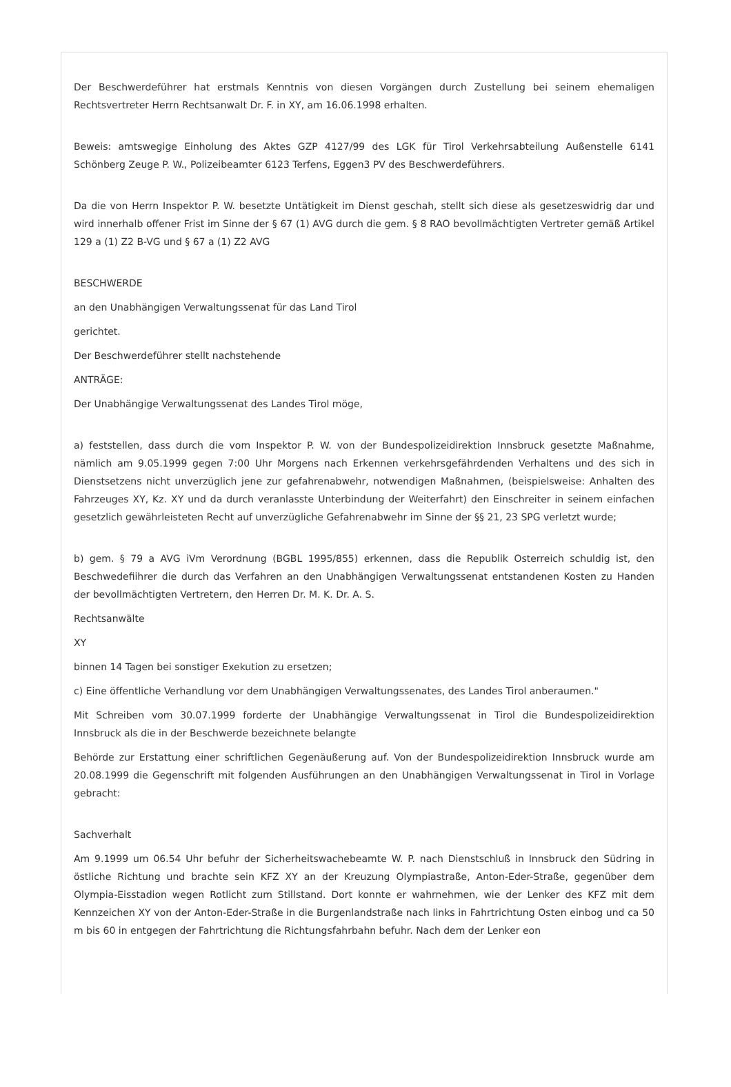Der Beschwerdeführer hat erstmals Kenntnis von diesen Vorgängen durch Zustellung bei seinem ehemaligen Rechtsvertreter Herrn Rechtsanwalt Dr. F. in XY, am 16.06.1998 erhalten.
Beweis: amtswegige Einholung des Aktes GZP 4127/99 des LGK für Tirol Verkehrsabteilung Außenstelle 6141 Schönberg Zeuge P. W., Polizeibeamter 6123 Terfens, Eggen3 PV des Beschwerdeführers.
Da die von Herrn Inspektor P. W. besetzte Untätigkeit im Dienst geschah, stellt sich diese als gesetzeswidrig dar und wird innerhalb offener Frist im Sinne der § 67 (1) AVG durch die gem. § 8 RAO bevollmächtigten Vertreter gemäß Artikel 129 a (1) Z2 B-VG und § 67 a (1) Z2 AVG
BESCHWERDE
an den Unabhängigen Verwaltungssenat für das Land Tirol
gerichtet.
Der Beschwerdeführer stellt nachstehende
ANTRÄGE:
Der Unabhängige Verwaltungssenat des Landes Tirol möge,
a) feststellen, dass durch die vom Inspektor P. W. von der Bundespolizeidirektion Innsbruck gesetzte Maßnahme, nämlich am 9.05.1999 gegen 7:00 Uhr Morgens nach Erkennen verkehrsgefährdenden Verhaltens und des sich in Dienstsetzens nicht unverzüglich jene zur gefahrenabwehr, notwendigen Maßnahmen, (beispielsweise: Anhalten des Fahrzeuges XY, Kz. XY und da durch veranlasste Unterbindung der Weiterfahrt) den Einschreiter in seinem einfachen gesetzlich gewährleisteten Recht auf unverzügliche Gefahrenabwehr im Sinne der §§ 21, 23 SPG verletzt wurde;
b) gem. § 79 a AVG iVm Verordnung (BGBL 1995/855) erkennen, dass die Republik Osterreich schuldig ist, den Beschwedefiihrer die durch das Verfahren an den Unabhängigen Verwaltungssenat entstandenen Kosten zu Handen der bevollmächtigten Vertretern, den Herren Dr. M. K. Dr. A. S.
Rechtsanwälte
XY
binnen 14 Tagen bei sonstiger Exekution zu ersetzen;
c) Eine öffentliche Verhandlung vor dem Unabhängigen Verwaltungssenates, des Landes Tirol anberaumen."
Mit Schreiben vom 30.07.1999 forderte der Unabhängige Verwaltungssenat in Tirol die Bundespolizeidirektion Innsbruck als die in der Beschwerde bezeichnete belangte
Behörde zur Erstattung einer schriftlichen Gegenäußerung auf. Von der Bundespolizeidirektion Innsbruck wurde am 20.08.1999 die Gegenschrift mit folgenden Ausführungen an den Unabhängigen Verwaltungssenat in Tirol in Vorlage gebracht:
Sachverhalt
Am 9.1999 um 06.54 Uhr befuhr der Sicherheitswachebeamte W. P. nach Dienstschluß in Innsbruck den Südring in östliche Richtung und brachte sein KFZ XY an der Kreuzung Olympiastraße, Anton-Eder-Straße, gegenüber dem Olympia-Eisstadion wegen Rotlicht zum Stillstand. Dort konnte er wahrnehmen, wie der Lenker des KFZ mit dem Kennzeichen XY von der Anton-Eder-Straße in die Burgenlandstraße nach links in Fahrtrichtung Osten einbog und ca 50 m bis 60 in entgegen der Fahrtrichtung die Richtungsfahrbahn befuhr. Nach dem der Lenker eon